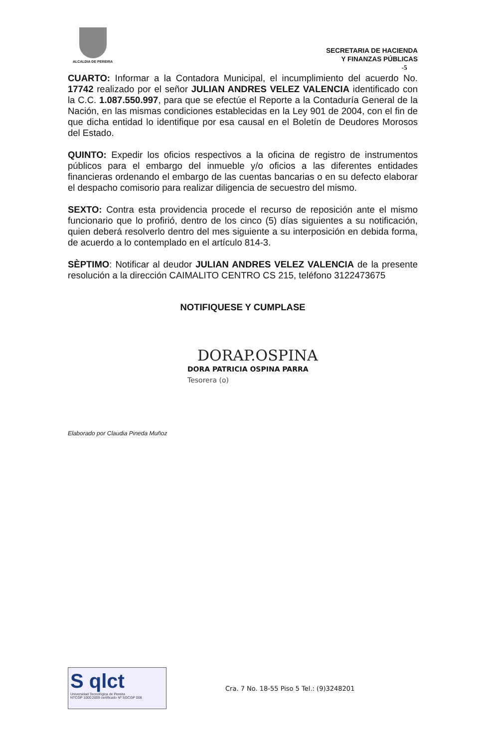ALCALDIA DE PEREIRA
SECRETARIA DE HACIENDA
Y FINANZAS PÚBLICAS
-5
CUARTO: Informar a la Contadora Municipal, el incumplimiento del acuerdo No. 17742 realizado por el señor JULIAN ANDRES VELEZ VALENCIA identificado con la C.C. 1.087.550.997, para que se efectúe el Reporte a la Contaduría General de la Nación, en las mismas condiciones establecidas en la Ley 901 de 2004, con el fin de que dicha entidad lo identifique por esa causal en el Boletín de Deudores Morosos del Estado.
QUINTO: Expedir los oficios respectivos a la oficina de registro de instrumentos públicos para el embargo del inmueble y/o oficios a las diferentes entidades financieras ordenando el embargo de las cuentas bancarias o en su defecto elaborar el despacho comisorio para realizar diligencia de secuestro del mismo.
SEXTO: Contra esta providencia procede el recurso de reposición ante el mismo funcionario que lo profirió, dentro de los cinco (5) días siguientes a su notificación, quien deberá resolverlo dentro del mes siguiente a su interposición en debida forma, de acuerdo a lo contemplado en el artículo 814-3.
SÈPTIMO: Notificar al deudor JULIAN ANDRES VELEZ VALENCIA de la presente resolución a la dirección CAIMALITO CENTRO CS 215, teléfono 3122473675
NOTIFIQUESE Y CUMPLASE
DORAP.OSPINA
DORA PATRICIA OSPINA PARRA
Tesorera (o)
Elaborado por Claudia Pineda Muñoz
S qlct
Universidad Tecnológica de Pereira
NTCGP 1000:2009 certificado Nº SGCGP 008
Cra. 7 No. 18-55 Piso 5 Tel.: (9)3248201